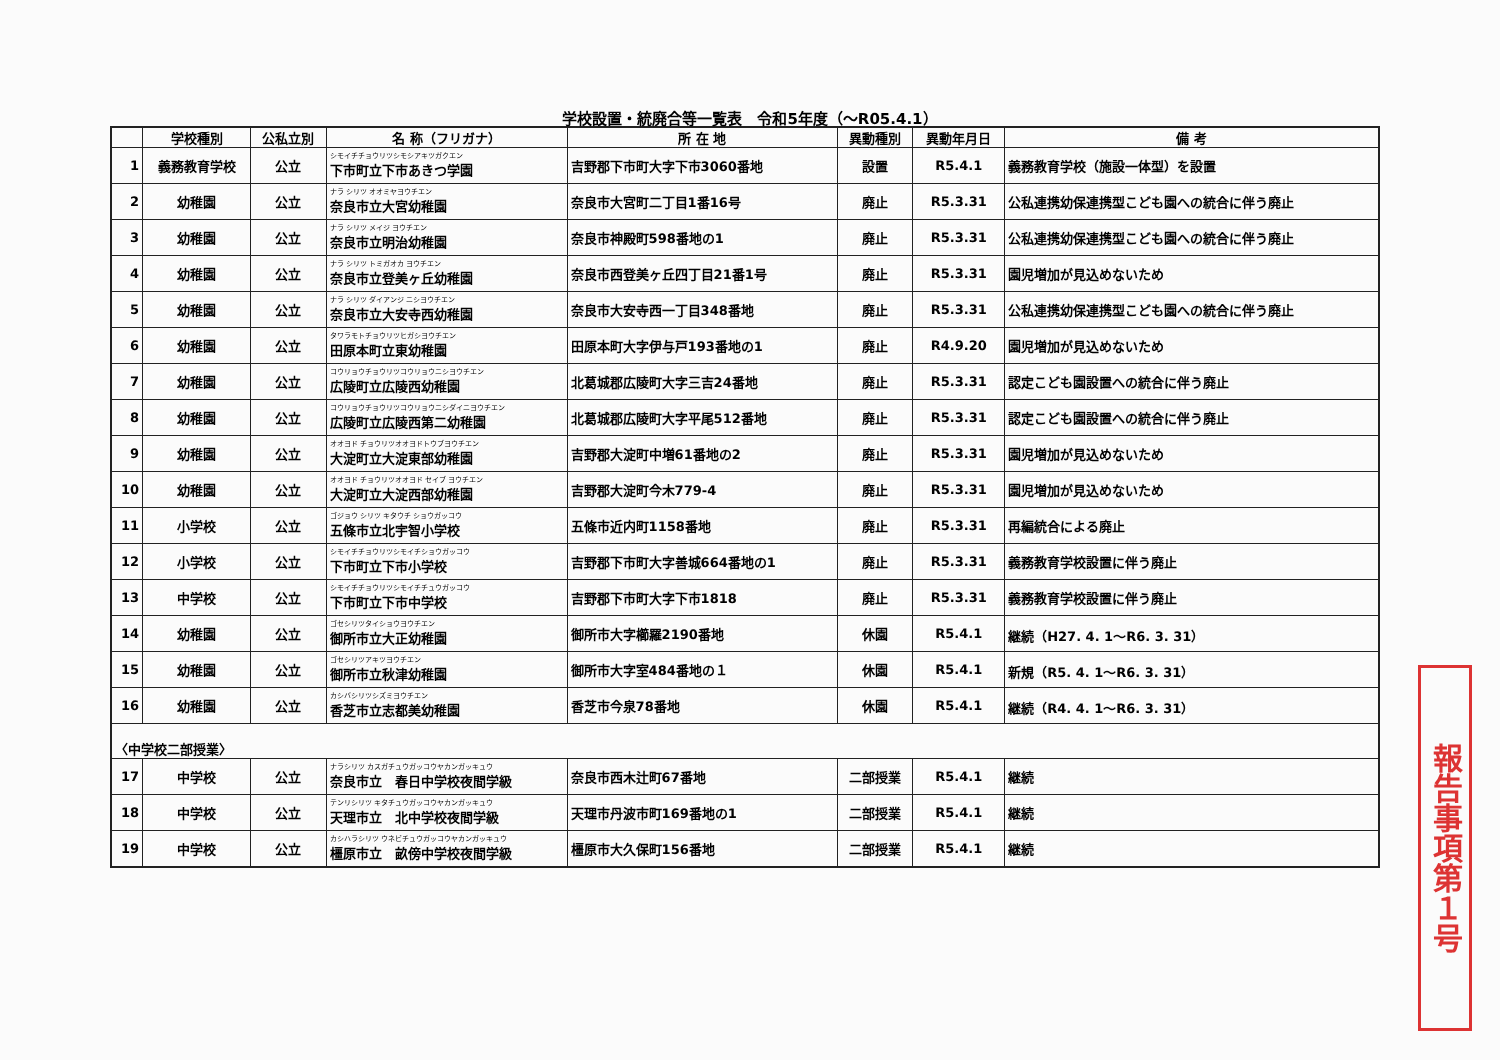学校設置・統廃合等一覧表　令和5年度（～R05.4.1）
| | 学校種別 | 公私立別 | 名 称（フリガナ） | 所 在 地 | 異動種別 | 異動年月日 | 備 考 |
| --- | --- | --- | --- | --- | --- | --- | --- |
| 1 | 義務教育学校 | 公立 | シモイチチョウリツシモシアキツガクエン 下市町立下市あきつ学園 | 吉野郡下市町大字下市3060番地 | 設置 | R5.4.1 | 義務教育学校（施設一体型）を設置 |
| 2 | 幼稚園 | 公立 | ナラ シリツ オオミヤヨウチエン 奈良市立大宮幼稚園 | 奈良市大宮町二丁目1番16号 | 廃止 | R5.3.31 | 公私連携幼保連携型こども園への統合に伴う廃止 |
| 3 | 幼稚園 | 公立 | ナラ シリツ メイジ ヨウチエン 奈良市立明治幼稚園 | 奈良市神殿町598番地の1 | 廃止 | R5.3.31 | 公私連携幼保連携型こども園への統合に伴う廃止 |
| 4 | 幼稚園 | 公立 | ナラ シリツ トミガオカ ヨウチエン 奈良市立登美ヶ丘幼稚園 | 奈良市西登美ヶ丘四丁目21番1号 | 廃止 | R5.3.31 | 園児増加が見込めないため |
| 5 | 幼稚園 | 公立 | ナラ シリツ ダイアンジ ニシヨウチエン 奈良市立大安寺西幼稚園 | 奈良市大安寺西一丁目348番地 | 廃止 | R5.3.31 | 公私連携幼保連携型こども園への統合に伴う廃止 |
| 6 | 幼稚園 | 公立 | タワラモトチョウリツヒガシヨウチエン 田原本町立東幼稚園 | 田原本町大字伊与戸193番地の1 | 廃止 | R4.9.20 | 園児増加が見込めないため |
| 7 | 幼稚園 | 公立 | コウリョウチョウリツコウリョウニシヨウチエン 広陵町立広陵西幼稚園 | 北葛城郡広陵町大字三吉24番地 | 廃止 | R5.3.31 | 認定こども園設置への統合に伴う廃止 |
| 8 | 幼稚園 | 公立 | コウリョウチョウリツコウリョウニシダイニヨウチエン 広陵町立広陵西第二幼稚園 | 北葛城郡広陵町大字平尾512番地 | 廃止 | R5.3.31 | 認定こども園設置への統合に伴う廃止 |
| 9 | 幼稚園 | 公立 | オオヨド チョウリツオオヨドトウブヨウチエン 大淀町立大淀東部幼稚園 | 吉野郡大淀町中増61番地の2 | 廃止 | R5.3.31 | 園児増加が見込めないため |
| 10 | 幼稚園 | 公立 | オオヨド チョウリツオオヨド セイブ ヨウチエン 大淀町立大淀西部幼稚園 | 吉野郡大淀町今木779-4 | 廃止 | R5.3.31 | 園児増加が見込めないため |
| 11 | 小学校 | 公立 | ゴジョウ シリツ キタウチ ショウガッコウ 五條市立北宇智小学校 | 五條市近内町1158番地 | 廃止 | R5.3.31 | 再編統合による廃止 |
| 12 | 小学校 | 公立 | シモイチチョウリツシモイチショウガッコウ 下市町立下市小学校 | 吉野郡下市町大字善城664番地の1 | 廃止 | R5.3.31 | 義務教育学校設置に伴う廃止 |
| 13 | 中学校 | 公立 | シモイチチョウリツシモイチチュウガッコウ 下市町立下市中学校 | 吉野郡下市町大字下市1818 | 廃止 | R5.3.31 | 義務教育学校設置に伴う廃止 |
| 14 | 幼稚園 | 公立 | ゴセシリツタイショウヨウチエン 御所市立大正幼稚園 | 御所市大字櫛羅2190番地 | 休園 | R5.4.1 | 継続（H27. 4. 1～R6. 3. 31） |
| 15 | 幼稚園 | 公立 | ゴセシリツアキツヨウチエン 御所市立秋津幼稚園 | 御所市大字室484番地の１ | 休園 | R5.4.1 | 新規（R5. 4. 1～R6. 3. 31） |
| 16 | 幼稚園 | 公立 | カシバシリツシズミヨウチエン 香芝市立志都美幼稚園 | 香芝市今泉78番地 | 休園 | R5.4.1 | 継続（R4. 4. 1～R6. 3. 31） |
| 〈中学校二部授業〉 | | | | | | | |
| 17 | 中学校 | 公立 | ナラシリツ カスガチュウガッコウヤカンガッキュウ 奈良市立 春日中学校夜間学級 | 奈良市西木辻町67番地 | 二部授業 | R5.4.1 | 継続 |
| 18 | 中学校 | 公立 | テンリシリツ キタチュウガッコウヤカンガッキュウ 天理市立 北中学校夜間学級 | 天理市丹波市町169番地の1 | 二部授業 | R5.4.1 | 継続 |
| 19 | 中学校 | 公立 | カシハラシリツ ウネビチュウガッコウヤカンガッキュウ 橿原市立 畝傍中学校夜間学級 | 橿原市大久保町156番地 | 二部授業 | R5.4.1 | 継続 |
報告事項第１号